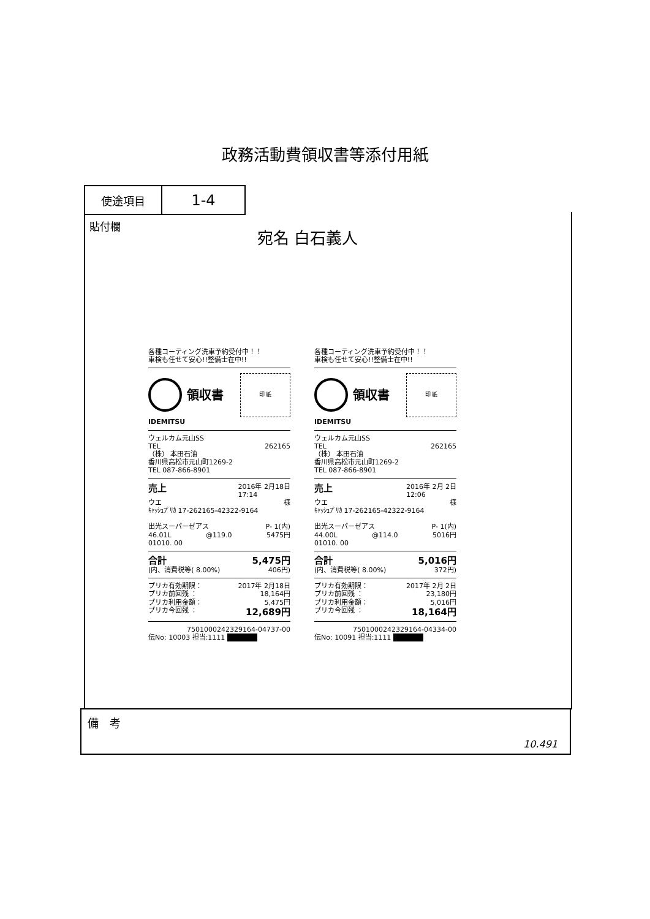政務活動費領収書等添付用紙
使途項目
1-4
貼付欄
宛名 白石義人
各種コーティング洗車予約受付中！！
車検も任せて安心!!整備士在中!!
領収書
印 紙
IDEMITSU
ウェルカム元山SS
TEL 262165
（株） 本田石油
香川県高松市元山町1269-2
TEL 087-866-8901
売上 2016年 2月18日
17:14
ウエ 様
ｷｬｯｼｭﾌﾟﾘｶ 17-262165-42322-9164
出光スーパーゼアス P- 1(内)
46.01L @119.0 5475円
01010. 00
合計 5,475円
(内、消費税等( 8.00%) 406円)
プリカ有効期限： 2017年 2月18日
プリカ前回残 ： 18,164円
プリカ利用金額： 5,475円
プリカ今回残 ： 12,689円
7501000242329164-04737-00
伝No: 10003 担当:1111
各種コーティング洗車予約受付中！！
車検も任せて安心!!整備士在中!!
領収書
印 紙
IDEMITSU
ウェルカム元山SS
TEL 262165
（株） 本田石油
香川県高松市元山町1269-2
TEL 087-866-8901
売上 2016年 2月 2日
12:06
ウエ 様
ｷｬｯｼｭﾌﾟﾘｶ 17-262165-42322-9164
出光スーパーゼアス P- 1(内)
44.00L @114.0 5016円
01010. 00
合計 5,016円
(内、消費税等( 8.00%) 372円)
プリカ有効期限： 2017年 2月 2日
プリカ前回残 ： 23,180円
プリカ利用金額： 5,016円
プリカ今回残 ： 18,164円
7501000242329164-04334-00
伝No: 10091 担当:1111
備　考
10.491